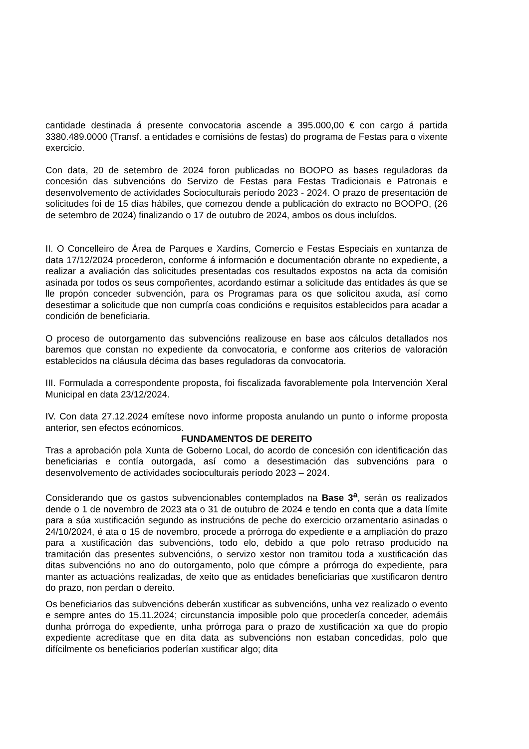cantidade destinada á presente convocatoria ascende a 395.000,00 € con cargo á partida 3380.489.0000 (Transf. a entidades e comisións de festas) do programa de Festas para o vixente exercicio.
Con data, 20 de setembro de 2024 foron publicadas no BOOPO as bases reguladoras da concesión das subvencións do Servizo de Festas para Festas Tradicionais e Patronais e desenvolvemento de actividades Socioculturais período 2023 - 2024. O prazo de presentación de solicitudes foi de 15 días hábiles, que comezou dende a publicación do extracto no BOOPO, (26 de setembro de 2024) finalizando o 17 de outubro de 2024, ambos os dous incluídos.
II. O Concelleiro de Área de Parques e Xardíns, Comercio e Festas Especiais en xuntanza de data 17/12/2024 procederon, conforme á información e documentación obrante no expediente, a realizar a avaliación das solicitudes presentadas cos resultados expostos na acta da comisión asinada por todos os seus compoñentes, acordando estimar a solicitude das entidades ás que se lle propón conceder subvención, para os Programas para os que solicitou axuda, así como desestimar a solicitude que non cumpría coas condicións e requisitos establecidos para acadar a condición de beneficiaria.
O proceso de outorgamento das subvencións realizouse en base aos cálculos detallados nos baremos que constan no expediente da convocatoria, e conforme aos criterios de valoración establecidos na cláusula décima das bases reguladoras da convocatoria.
III. Formulada a correspondente proposta, foi fiscalizada favorablemente pola Intervención Xeral Municipal en data 23/12/2024.
IV. Con data 27.12.2024 emítese novo informe proposta anulando un punto o informe proposta anterior, sen efectos ecónomicos.
FUNDAMENTOS DE DEREITO
Tras a aprobación pola Xunta de Goberno Local, do acordo de concesión con identificación das beneficiarias e contía outorgada, así como a desestimación das subvencións para o desenvolvemento de actividades socioculturais período 2023 – 2024.
Considerando que os gastos subvencionables contemplados na Base 3<sup>a</sup>, serán os realizados dende o 1 de novembro de 2023 ata o 31 de outubro de 2024 e tendo en conta que a data límite para a súa xustificación segundo as instrucións de peche do exercicio orzamentario asinadas o 24/10/2024, é ata o 15 de novembro, procede a prórroga do expediente e a ampliación do prazo para a xustificación das subvencións, todo elo, debido a que polo retraso producido na tramitación das presentes subvencións, o servizo xestor non tramitou toda a xustificación das ditas subvencións no ano do outorgamento, polo que cómpre a prórroga do expediente, para manter as actuacións realizadas, de xeito que as entidades beneficiarias que xustificaron dentro do prazo, non perdan o dereito.
Os beneficiarios das subvencións deberán xustificar as subvencións, unha vez realizado o evento e sempre antes do 15.11.2024; circunstancia imposible polo que procedería conceder, ademáis dunha prórroga do expediente, unha prórroga para o prazo de xustificación xa que do propio expediente acredítase que en dita data as subvencións non estaban concedidas, polo que difícilmente os beneficiarios poderían xustificar algo; dita